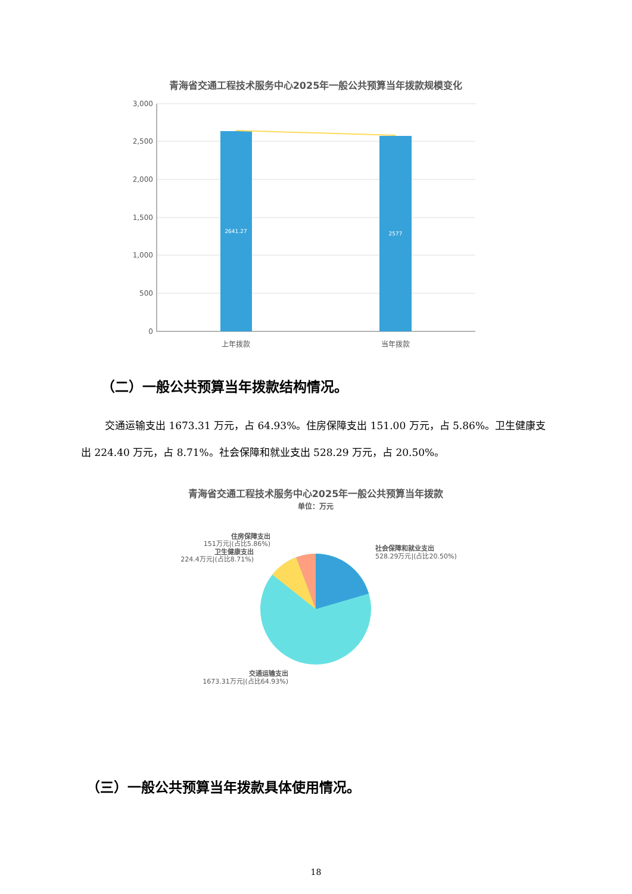青海省交通工程技术服务中心2025年一般公共预算当年拨款规模变化
3,000
2,500
2,000
1,500
1,000
500
0
2641.27
2577
上年拨款
当年拨款
（二）一般公共预算当年拨款结构情况。
交通运输支出 1673.31 万元，占 64.93%。住房保障支出 151.00 万元，占 5.86%。卫生健康支出 224.40 万元，占 8.71%。社会保障和就业支出 528.29 万元，占 20.50%。
青海省交通工程技术服务中心2025年一般公共预算当年拨款
单位：万元
社会保障和就业支出
528.29万元|(占比20.50%)
住房保障支出
151万元|(占比5.86%)
卫生健康支出
224.4万元|(占比8.71%)
交通运输支出
1673.31万元|(占比64.93%)
（三）一般公共预算当年拨款具体使用情况。
18